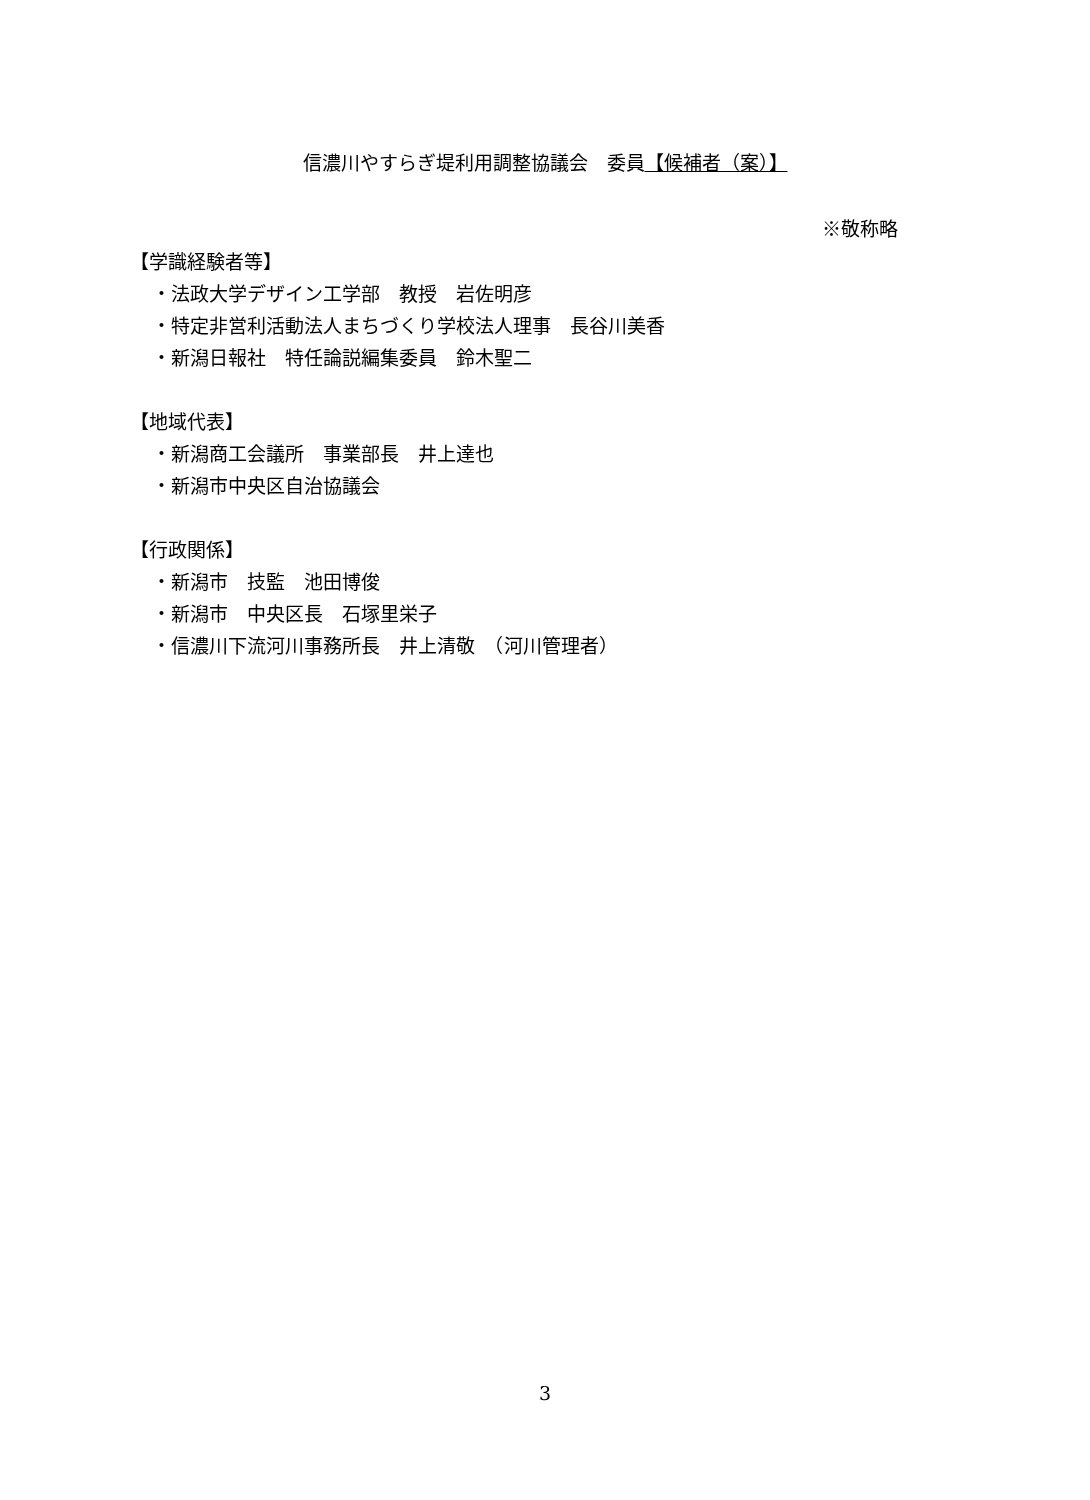信濃川やすらぎ堤利用調整協議会　委員【候補者（案）】
※敬称略
【学識経験者等】
・法政大学デザイン工学部　教授　岩佐明彦
・特定非営利活動法人まちづくり学校法人理事　長谷川美香
・新潟日報社　特任論説編集委員　鈴木聖二
【地域代表】
・新潟商工会議所　事業部長　井上達也
・新潟市中央区自治協議会
【行政関係】
・新潟市　技監　池田博俊
・新潟市　中央区長　石塚里栄子
・信濃川下流河川事務所長　井上清敬　（河川管理者）
3